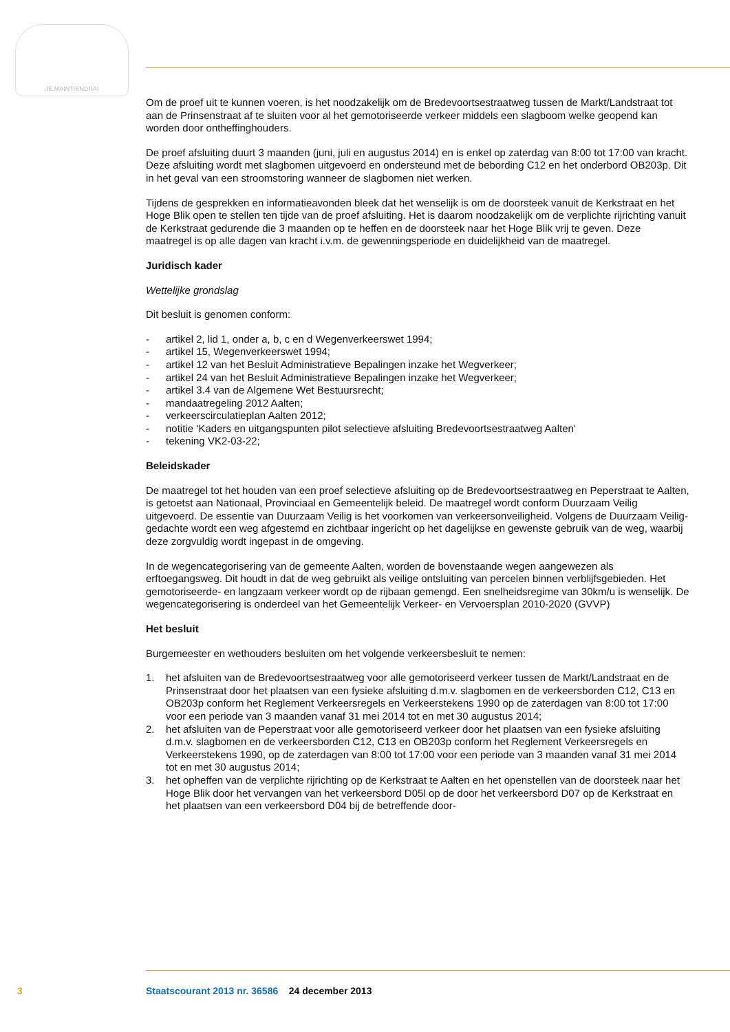JE MAINTIENDRAI
Om de proef uit te kunnen voeren, is het noodzakelijk om de Bredevoortsestraatweg tussen de Markt/Landstraat tot aan de Prinsenstraat af te sluiten voor al het gemotoriseerde verkeer middels een slagboom welke geopend kan worden door ontheffinghouders.
De proef afsluiting duurt 3 maanden (juni, juli en augustus 2014) en is enkel op zaterdag van 8:00 tot 17:00 van kracht. Deze afsluiting wordt met slagbomen uitgevoerd en ondersteund met de bebording C12 en het onderbord OB203p. Dit in het geval van een stroomstoring wanneer de slagbomen niet werken.
Tijdens de gesprekken en informatieavonden bleek dat het wenselijk is om de doorsteek vanuit de Kerkstraat en het Hoge Blik open te stellen ten tijde van de proef afsluiting. Het is daarom noodzakelijk om de verplichte rijrichting vanuit de Kerkstraat gedurende die 3 maanden op te heffen en de doorsteek naar het Hoge Blik vrij te geven. Deze maatregel is op alle dagen van kracht i.v.m. de gewenningsperiode en duidelijkheid van de maatregel.
Juridisch kader
Wettelijke grondslag
Dit besluit is genomen conform:
- artikel 2, lid 1, onder a, b, c en d Wegenverkeerswet 1994;
- artikel 15, Wegenverkeerswet 1994;
- artikel 12 van het Besluit Administratieve Bepalingen inzake het Wegverkeer;
- artikel 24 van het Besluit Administratieve Bepalingen inzake het Wegverkeer;
- artikel 3.4 van de Algemene Wet Bestuursrecht;
- mandaatregeling 2012 Aalten;
- verkeerscirculatieplan Aalten 2012;
- notitie ‘Kaders en uitgangspunten pilot selectieve afsluiting Bredevoortsestraatweg Aalten’
- tekening VK2-03-22;
Beleidskader
De maatregel tot het houden van een proef selectieve afsluiting op de Bredevoortsestraatweg en Peperstraat te Aalten, is getoetst aan Nationaal, Provinciaal en Gemeentelijk beleid. De maatregel wordt conform Duurzaam Veilig uitgevoerd. De essentie van Duurzaam Veilig is het voorkomen van verkeersonveiligheid. Volgens de Duurzaam Veilig- gedachte wordt een weg afgestemd en zichtbaar ingericht op het dagelijkse en gewenste gebruik van de weg, waarbij deze zorgvuldig wordt ingepast in de omgeving.
In de wegencategorisering van de gemeente Aalten, worden de bovenstaande wegen aangewezen als erftoegangsweg. Dit houdt in dat de weg gebruikt als veilige ontsluiting van percelen binnen verblijfsgebieden. Het gemotoriseerde- en langzaam verkeer wordt op de rijbaan gemengd. Een snelheidsregime van 30km/u is wenselijk. De wegencategorisering is onderdeel van het Gemeentelijk Verkeer- en Vervoersplan 2010-2020 (GVVP)
Het besluit
Burgemeester en wethouders besluiten om het volgende verkeersbesluit te nemen:
1. het afsluiten van de Bredevoortsestraatweg voor alle gemotoriseerd verkeer tussen de Markt/Landstraat en de Prinsenstraat door het plaatsen van een fysieke afsluiting d.m.v. slagbomen en de verkeersborden C12, C13 en OB203p conform het Reglement Verkeersregels en Verkeerstekens 1990 op de zaterdagen van 8:00 tot 17:00 voor een periode van 3 maanden vanaf 31 mei 2014 tot en met 30 augustus 2014;
2. het afsluiten van de Peperstraat voor alle gemotoriseerd verkeer door het plaatsen van een fysieke afsluiting d.m.v. slagbomen en de verkeersborden C12, C13 en OB203p conform het Reglement Verkeersregels en Verkeerstekens 1990, op de zaterdagen van 8:00 tot 17:00 voor een periode van 3 maanden vanaf 31 mei 2014 tot en met 30 augustus 2014;
3. het opheffen van de verplichte rijrichting op de Kerkstraat te Aalten en het openstellen van de doorsteek naar het Hoge Blik door het vervangen van het verkeersbord D05l op de door het verkeersbord D07 op de Kerkstraat en het plaatsen van een verkeersbord D04 bij de betreffende door-
3 Staatscourant 2013 nr. 36586 24 december 2013